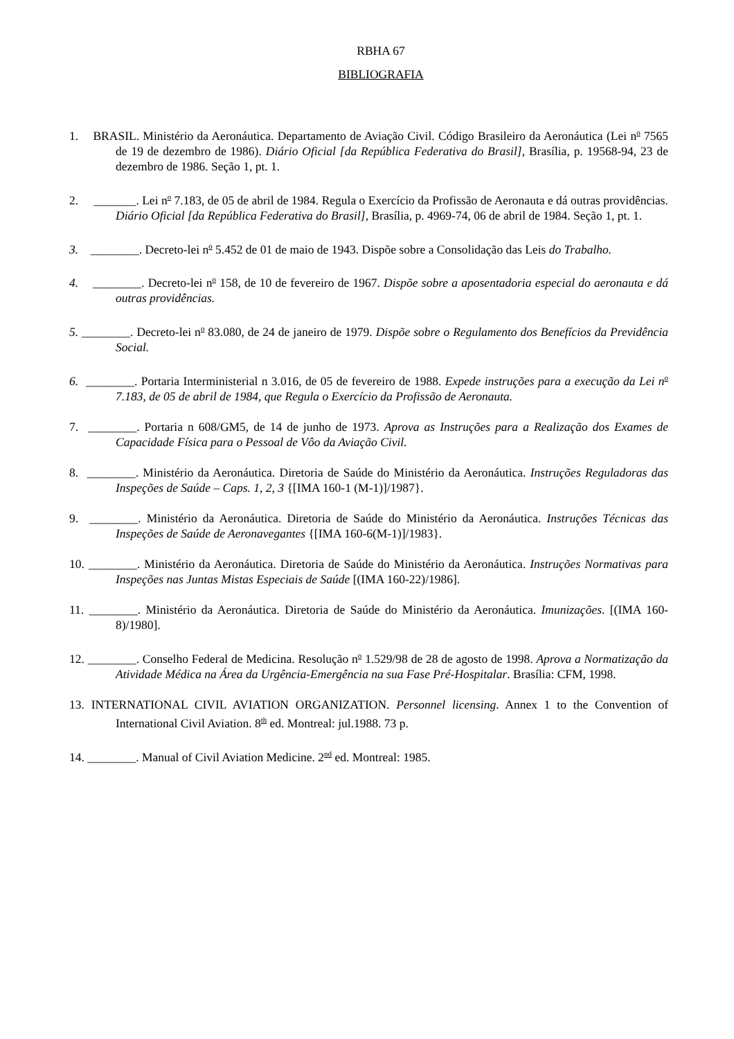RBHA 67
BIBLIOGRAFIA
1. BRASIL. Ministério da Aeronáutica. Departamento de Aviação Civil. Código Brasileiro da Aeronáutica (Lei n<sup>o</sup> 7565 de 19 de dezembro de 1986). Diário Oficial [da República Federativa do Brasil], Brasília, p. 19568-94, 23 de dezembro de 1986. Seção 1, pt. 1.
2. _______. Lei n<sup>o</sup> 7.183, de 05 de abril de 1984. Regula o Exercício da Profissão de Aeronauta e dá outras providências. Diário Oficial [da República Federativa do Brasil], Brasília, p. 4969-74, 06 de abril de 1984. Seção 1, pt. 1.
3. ________. Decreto-lei n<sup>o</sup> 5.452 de 01 de maio de 1943. Dispõe sobre a Consolidação das Leis do Trabalho.
4. ________. Decreto-lei n<sup>o</sup> 158, de 10 de fevereiro de 1967. Dispõe sobre a aposentadoria especial do aeronauta e dá outras providências.
5. ________. Decreto-lei n<sup>o</sup> 83.080, de 24 de janeiro de 1979. Dispõe sobre o Regulamento dos Benefícios da Previdência Social.
6. ________. Portaria Interministerial n 3.016, de 05 de fevereiro de 1988. Expede instruções para a execução da Lei n<sup>o</sup> 7.183, de 05 de abril de 1984, que Regula o Exercício da Profissão de Aeronauta.
7. ________. Portaria n 608/GM5, de 14 de junho de 1973. Aprova as Instruções para a Realização dos Exames de Capacidade Física para o Pessoal de Vôo da Aviação Civil.
8. ________. Ministério da Aeronáutica. Diretoria de Saúde do Ministério da Aeronáutica. Instruções Reguladoras das Inspeções de Saúde – Caps. 1, 2, 3 {[IMA 160-1 (M-1)]/1987}.
9. ________. Ministério da Aeronáutica. Diretoria de Saúde do Ministério da Aeronáutica. Instruções Técnicas das Inspeções de Saúde de Aeronavegantes {[IMA 160-6(M-1)]/1983}.
10. ________. Ministério da Aeronáutica. Diretoria de Saúde do Ministério da Aeronáutica. Instruções Normativas para Inspeções nas Juntas Mistas Especiais de Saúde [(IMA 160-22)/1986].
11. ________. Ministério da Aeronáutica. Diretoria de Saúde do Ministério da Aeronáutica. Imunizações. [(IMA 160-8)/1980].
12. ________. Conselho Federal de Medicina. Resolução n<sup>o</sup> 1.529/98 de 28 de agosto de 1998. Aprova a Normatização da Atividade Médica na Área da Urgência-Emergência na sua Fase Pré-Hospitalar. Brasília: CFM, 1998.
13. INTERNATIONAL CIVIL AVIATION ORGANIZATION. Personnel licensing. Annex 1 to the Convention of International Civil Aviation. 8<sup>th</sup> ed. Montreal: jul.1988. 73 p.
14. ________. Manual of Civil Aviation Medicine. 2<sup>nd</sup> ed. Montreal: 1985.